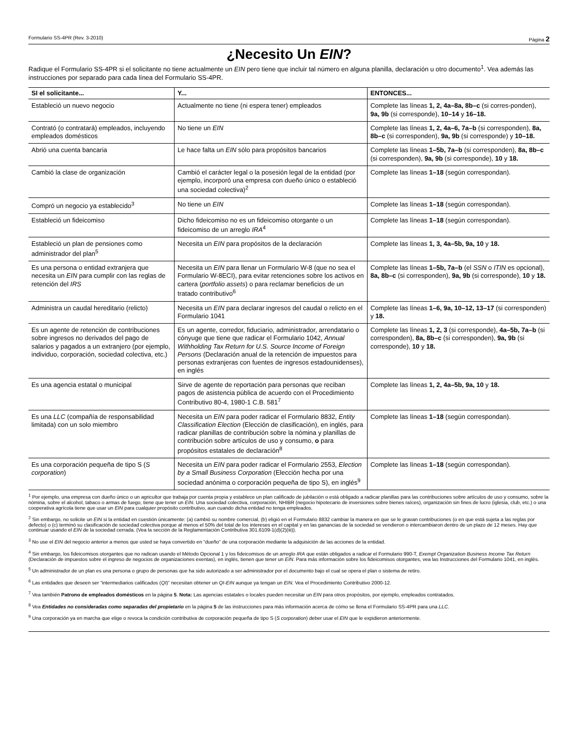Formulario SS-4PR (Rev. 3-2010) Página 2
¿Necesito Un EIN?
Radique el Formulario SS-4PR si el solicitante no tiene actualmente un EIN pero tiene que incluir tal número en alguna planilla, declaración u otro documento<sup>1</sup>. Vea además las instrucciones por separado para cada línea del Formulario SS-4PR.
| SI el solicitante... | Y... | ENTONCES... |
| --- | --- | --- |
| Estableció un nuevo negocio | Actualmente no tiene (ni espera tener) empleados | Complete las líneas 1, 2, 4a–8a, 8b–c (si corres-ponden), 9a, 9b (si corresponde), 10–14 y 16–18. |
| Contrató (o contratará) empleados, incluyendo empleados domésticos | No tiene un EIN | Complete las líneas 1, 2, 4a–6, 7a–b (si corresponden), 8a, 8b–c (si corresponden), 9a, 9b (si corresponde) y 10–18. |
| Abrió una cuenta bancaria | Le hace falta un EIN sólo para propósitos bancarios | Complete las líneas 1–5b, 7a–b (si corresponden), 8a, 8b–c (si corresponden), 9a, 9b (si corresponde), 10 y 18. |
| Cambió la clase de organización | Cambió el carácter legal o la posesión legal de la entidad (por ejemplo, incorporó una empresa con dueño único o estableció una sociedad colectiva)<sup>2</sup> | Complete las líneas 1–18 (según correspondan). |
| Compró un negocio ya establecido<sup>3</sup> | No tiene un EIN | Complete las líneas 1–18 (según correspondan). |
| Estableció un fideicomiso | Dicho fideicomiso no es un fideicomiso otorgante o un fideicomiso de un arreglo IRA<sup>4</sup> | Complete las líneas 1–18 (según correspondan). |
| Estableció un plan de pensiones como administrador del plan<sup>5</sup> | Necesita un EIN para propósitos de la declaración | Complete las líneas 1, 3, 4a–5b, 9a, 10 y 18. |
| Es una persona o entidad extranjera que necesita un EIN para cumplir con las reglas de retención del IRS | Necesita un EIN para llenar un Formulario W-8 (que no sea el Formulario W-8ECI), para evitar retenciones sobre los activos en cartera ( portfolio assets ) o para reclamar beneficios de un tratado contributivo<sup>6</sup> | Complete las líneas 1–5b, 7a–b (el SSN o ITIN es opcional), 8a, 8b–c (si corresponden), 9a, 9b (si corresponde), 10 y 18. |
| Administra un caudal hereditario (relicto) | Necesita un EIN para declarar ingresos del caudal o relicto en el Formulario 1041 | Complete las líneas 1–6, 9a, 10–12, 13–17 (si corresponden) y 18. |
| Es un agente de retención de contribuciones sobre ingresos no derivados del pago de salarios y pagados a un extranjero (por ejemplo, individuo, corporación, sociedad colectiva, etc.) | Es un agente, corredor, fiduciario, administrador, arrendatario o cónyuge que tiene que radicar el Formulario 1042, Annual Withholding Tax Return for U.S. Source Income of Foreign Persons (Declaración anual de la retención de impuestos para personas extranjeras con fuentes de ingresos estadounidenses), en inglés | Complete las líneas 1, 2, 3 (si corresponde), 4a–5b, 7a–b (si corresponden), 8a, 8b–c (si corresponden), 9a, 9b (si corresponde), 10 y 18. |
| Es una agencia estatal o municipal | Sirve de agente de reportación para personas que reciban pagos de asistencia pública de acuerdo con el Procedimiento Contributivo 80-4, 1980-1 C.B. 581<sup>7</sup> | Complete las líneas 1, 2, 4a–5b, 9a, 10 y 18. |
| Es una LLC (compañía de responsabilidad limitada) con un solo miembro | Necesita un EIN para poder radicar el Formulario 8832, Entity Classification Election (Elección de clasificación), en inglés, para radicar planillas de contribución sobre la nómina y planillas de contribución sobre artículos de uso y consumo, o para propósitos estatales de declaración<sup>8</sup> | Complete las líneas 1–18 (según correspondan). |
| Es una corporación pequeña de tipo S ( S corporation ) | Necesita un EIN para poder radicar el Formulario 2553, Election by a Small Business Corporation (Elección hecha por una sociedad anónima o corporación pequeña de tipo S), en inglés<sup>9</sup> | Complete las líneas 1–18 (según correspondan). |
<sup>1</sup> Por ejemplo, una empresa con dueño único o un agricultor que trabaja por cuenta propia y establece un plan calificado de jubilación o está obligado a radicar planillas para las contribuciones sobre artículos de uso y consumo, sobre la nómina, sobre el alcohol, tabaco o armas de fuego, tiene que tener un EIN. Una sociedad colectiva, corporación, NHIBR (negocio hipotecario de inversiones sobre bienes raíces), organización sin fines de lucro (iglesia, club, etc.) o una cooperativa agrícola tiene que usar un EIN para cualquier propósito contributivo, aun cuando dicha entidad no tenga empleados.
<sup>2</sup> Sin embargo, no solicite un EIN si la entidad en cuestión únicamente: (a) cambió su nombre comercial, (b) eligió en el Formulario 8832 cambiar la manera en que se le gravan contribuciones (o en que está sujeta a las reglas por defecto) o (c) terminó su clasificación de sociedad colectiva porque al menos el 50% del total de los intereses en el capital y en las ganancias de la sociedad se vendieron o intercambiaron dentro de un plazo de 12 meses. Hay que continuar usando el EIN de la sociedad cerrada. (Vea la sección de la Reglamentación Contributiva 301.6109-1(d)(2)(iii)).
<sup>3</sup> No use el EIN del negocio anterior a menos que usted se haya convertido en “dueño” de una corporación mediante la adquisición de las acciones de la entidad.
<sup>4</sup> Sin embargo, los fideicomisos otorgantes que no radican usando el Método Opcional 1 y los fideicomisos de un arreglo IRA que están obligados a radicar el Formulario 990-T, Exempt Organization Business Income Tax Return (Declaración de impuestos sobre el ingreso de negocios de organizaciones exentas), en inglés, tienen que tener un EIN. Para más información sobre los fideicomisos otorgantes, vea las Instrucciones del Formulario 1041, en inglés.
<sup>5</sup> Un administrador de un plan es una persona o grupo de personas que ha sido autorizado a ser administrador por el documento bajo el cual se opera el plan o sistema de retiro.
<sup>6</sup> Las entidades que deseen ser “intermediarios calificados (QI)” necesitan obtener un QI-EIN aunque ya tengan un EIN. Vea el Procedimiento Contributivo 2000-12.
<sup>7</sup> Vea también Patrono de empleados domésticos en la página 5. Nota: Las agencias estatales o locales pueden necesitar un EIN para otros propósitos, por ejemplo, empleados contratados.
<sup>8</sup> Vea Entidades no consideradas como separadas del propietario en la página 5 de las instrucciones para más información acerca de cómo se llena el Formulario SS-4PR para una LLC.
<sup>9</sup> Una corporación ya en marcha que elige o revoca la condición contributiva de corporación pequeña de tipo S (S corporation) deber usar el EIN que le expidieron anteriormente.